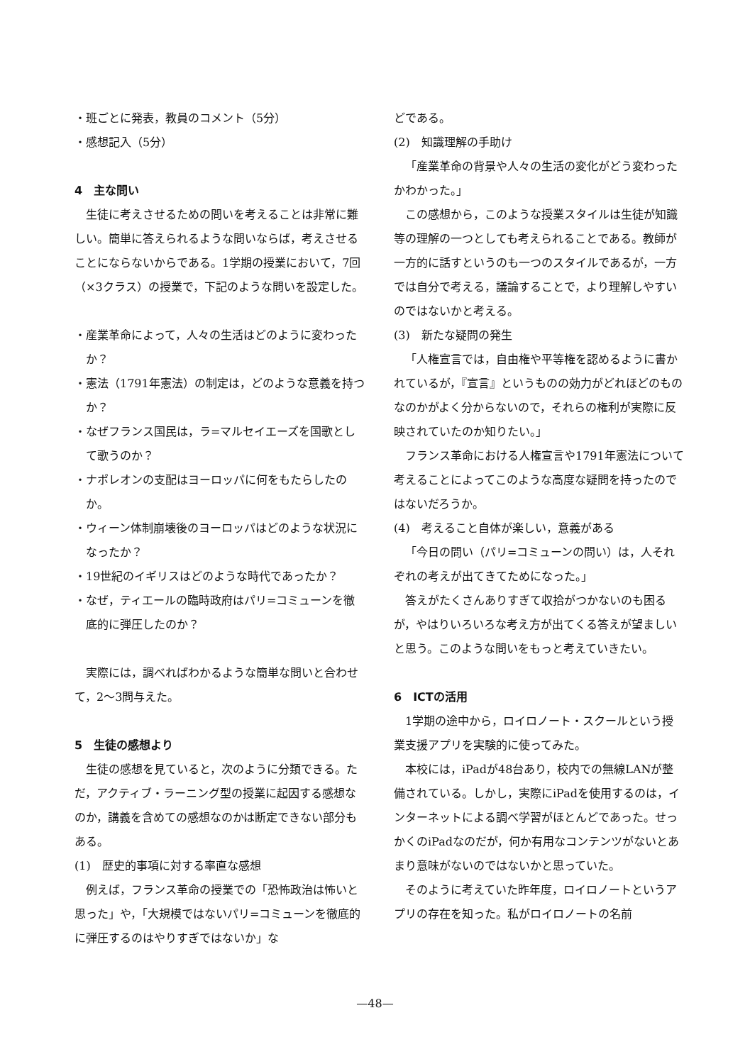・班ごとに発表，教員のコメント（5分）
・感想記入（5分）
4　主な問い
生徒に考えさせるための問いを考えることは非常に難しい。簡単に答えられるような問いならば，考えさせることにならないからである。1学期の授業において，7回（×3クラス）の授業で，下記のような問いを設定した。
・産業革命によって，人々の生活はどのように変わったか？
・憲法（1791年憲法）の制定は，どのような意義を持つか？
・なぜフランス国民は，ラ=マルセイエーズを国歌として歌うのか？
・ナポレオンの支配はヨーロッパに何をもたらしたのか。
・ウィーン体制崩壊後のヨーロッパはどのような状況になったか？
・19世紀のイギリスはどのような時代であったか？
・なぜ，ティエールの臨時政府はパリ=コミューンを徹底的に弾圧したのか？
実際には，調べればわかるような簡単な問いと合わせて，2～3問与えた。
5　生徒の感想より
生徒の感想を見ていると，次のように分類できる。ただ，アクティブ・ラーニング型の授業に起因する感想なのか，講義を含めての感想なのかは断定できない部分もある。
(1)　歴史的事項に対する率直な感想
例えば，フランス革命の授業での「恐怖政治は怖いと思った」や，「大規模ではないパリ=コミューンを徹底的に弾圧するのはやりすぎではないか」な
どである。
(2)　知識理解の手助け
「産業革命の背景や人々の生活の変化がどう変わったかわかった。」
この感想から，このような授業スタイルは生徒が知識等の理解の一つとしても考えられることである。教師が一方的に話すというのも一つのスタイルであるが，一方では自分で考える，議論することで，より理解しやすいのではないかと考える。
(3)　新たな疑問の発生
「人権宣言では，自由権や平等権を認めるように書かれているが，『宣言』というものの効力がどれほどのものなのかがよく分からないので，それらの権利が実際に反映されていたのか知りたい。」
フランス革命における人権宣言や1791年憲法について考えることによってこのような高度な疑問を持ったのではないだろうか。
(4)　考えること自体が楽しい，意義がある
「今日の問い（パリ=コミューンの問い）は，人それぞれの考えが出てきてためになった。」
答えがたくさんありすぎて収拾がつかないのも困るが，やはりいろいろな考え方が出てくる答えが望ましいと思う。このような問いをもっと考えていきたい。
6　ICTの活用
1学期の途中から，ロイロノート・スクールという授業支援アプリを実験的に使ってみた。
本校には，iPadが48台あり，校内での無線LANが整備されている。しかし，実際にiPadを使用するのは，インターネットによる調べ学習がほとんどであった。せっかくのiPadなのだが，何か有用なコンテンツがないとあまり意味がないのではないかと思っていた。
そのように考えていた昨年度，ロイロノートというアプリの存在を知った。私がロイロノートの名前
—48—